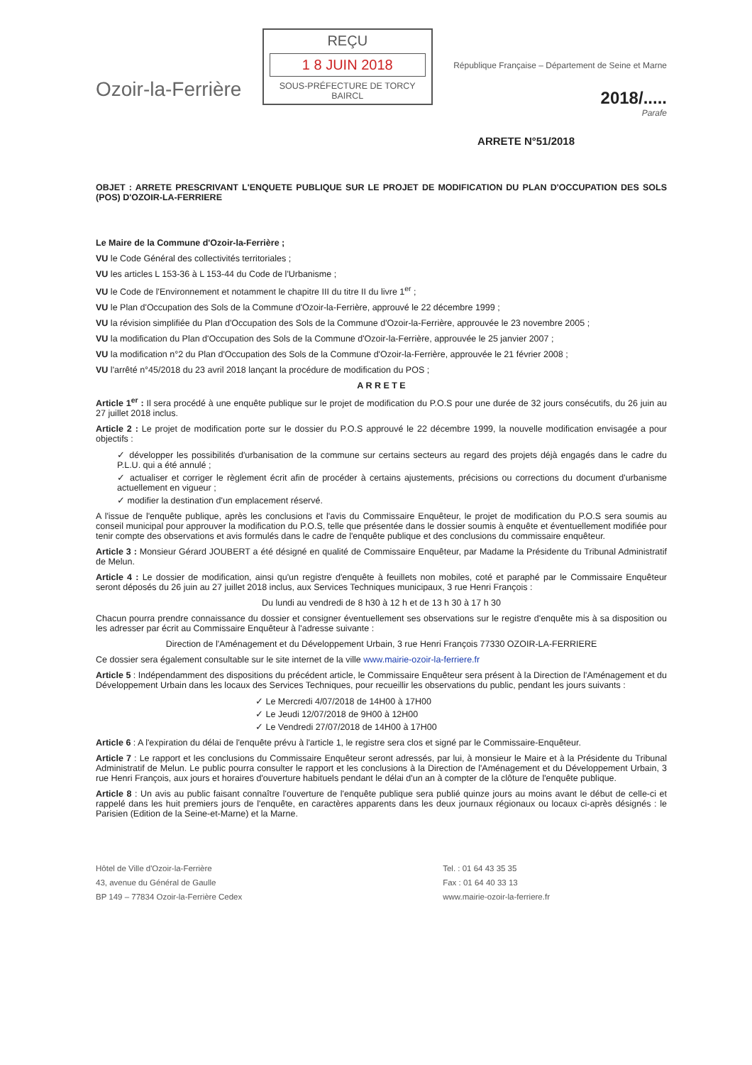Ozoir-la-Ferrière
REÇU
1 8 JUIN 2018
SOUS-PRÉFECTURE DE TORCY
BAIRCL
République Française – Département de Seine et Marne
2018/.....
Parafe
ARRETE N°51/2018
OBJET : ARRETE PRESCRIVANT L'ENQUETE PUBLIQUE SUR LE PROJET DE MODIFICATION DU PLAN D'OCCUPATION DES SOLS (POS) D'OZOIR-LA-FERRIERE
Le Maire de la Commune d'Ozoir-la-Ferrière ;
VU le Code Général des collectivités territoriales ;
VU les articles L 153-36 à L 153-44 du Code de l'Urbanisme ;
VU le Code de l'Environnement et notamment le chapitre III du titre II du livre 1<sup>er</sup> ;
VU le Plan d'Occupation des Sols de la Commune d'Ozoir-la-Ferrière, approuvé le 22 décembre 1999 ;
VU la révision simplifiée du Plan d'Occupation des Sols de la Commune d'Ozoir-la-Ferrière, approuvée le 23 novembre 2005 ;
VU la modification du Plan d'Occupation des Sols de la Commune d'Ozoir-la-Ferrière, approuvée le 25 janvier 2007 ;
VU la modification n°2 du Plan d'Occupation des Sols de la Commune d'Ozoir-la-Ferrière, approuvée le 21 février 2008 ;
VU l'arrêté n°45/2018 du 23 avril 2018 lançant la procédure de modification du POS ;
A R R E T E
Article 1<sup>er</sup> : Il sera procédé à une enquête publique sur le projet de modification du P.O.S pour une durée de 32 jours consécutifs, du 26 juin au 27 juillet 2018 inclus.
Article 2 : Le projet de modification porte sur le dossier du P.O.S approuvé le 22 décembre 1999, la nouvelle modification envisagée a pour objectifs :
✓ développer les possibilités d'urbanisation de la commune sur certains secteurs au regard des projets déjà engagés dans le cadre du P.L.U. qui a été annulé ;
✓ actualiser et corriger le règlement écrit afin de procéder à certains ajustements, précisions ou corrections du document d'urbanisme actuellement en vigueur ;
✓ modifier la destination d'un emplacement réservé.
A l'issue de l'enquête publique, après les conclusions et l'avis du Commissaire Enquêteur, le projet de modification du P.O.S sera soumis au conseil municipal pour approuver la modification du P.O.S, telle que présentée dans le dossier soumis à enquête et éventuellement modifiée pour tenir compte des observations et avis formulés dans le cadre de l'enquête publique et des conclusions du commissaire enquêteur.
Article 3 : Monsieur Gérard JOUBERT a été désigné en qualité de Commissaire Enquêteur, par Madame la Présidente du Tribunal Administratif de Melun.
Article 4 : Le dossier de modification, ainsi qu'un registre d'enquête à feuillets non mobiles, coté et paraphé par le Commissaire Enquêteur seront déposés du 26 juin au 27 juillet 2018 inclus, aux Services Techniques municipaux, 3 rue Henri François :
Du lundi au vendredi de 8 h30 à 12 h et de 13 h 30 à 17 h 30
Chacun pourra prendre connaissance du dossier et consigner éventuellement ses observations sur le registre d'enquête mis à sa disposition ou les adresser par écrit au Commissaire Enquêteur à l'adresse suivante :
Direction de l'Aménagement et du Développement Urbain, 3 rue Henri François 77330 OZOIR-LA-FERRIERE
Ce dossier sera également consultable sur le site internet de la ville www.mairie-ozoir-la-ferriere.fr
Article 5 : Indépendamment des dispositions du précédent article, le Commissaire Enquêteur sera présent à la Direction de l'Aménagement et du Développement Urbain dans les locaux des Services Techniques, pour recueillir les observations du public, pendant les jours suivants :
✓ Le Mercredi 4/07/2018 de 14H00 à 17H00
✓ Le Jeudi 12/07/2018 de 9H00 à 12H00
✓ Le Vendredi 27/07/2018 de 14H00 à 17H00
Article 6 : A l'expiration du délai de l'enquête prévu à l'article 1, le registre sera clos et signé par le Commissaire-Enquêteur.
Article 7 : Le rapport et les conclusions du Commissaire Enquêteur seront adressés, par lui, à monsieur le Maire et à la Présidente du Tribunal Administratif de Melun. Le public pourra consulter le rapport et les conclusions à la Direction de l'Aménagement et du Développement Urbain, 3 rue Henri François, aux jours et horaires d'ouverture habituels pendant le délai d'un an à compter de la clôture de l'enquête publique.
Article 8 : Un avis au public faisant connaître l'ouverture de l'enquête publique sera publié quinze jours au moins avant le début de celle-ci et rappelé dans les huit premiers jours de l'enquête, en caractères apparents dans les deux journaux régionaux ou locaux ci-après désignés : le Parisien (Edition de la Seine-et-Marne) et la Marne.
Hôtel de Ville d'Ozoir-la-Ferrière
43, avenue du Général de Gaulle
BP 149 – 77834 Ozoir-la-Ferrière Cedex
Tel. : 01 64 43 35 35
Fax : 01 64 40 33 13
www.mairie-ozoir-la-ferriere.fr